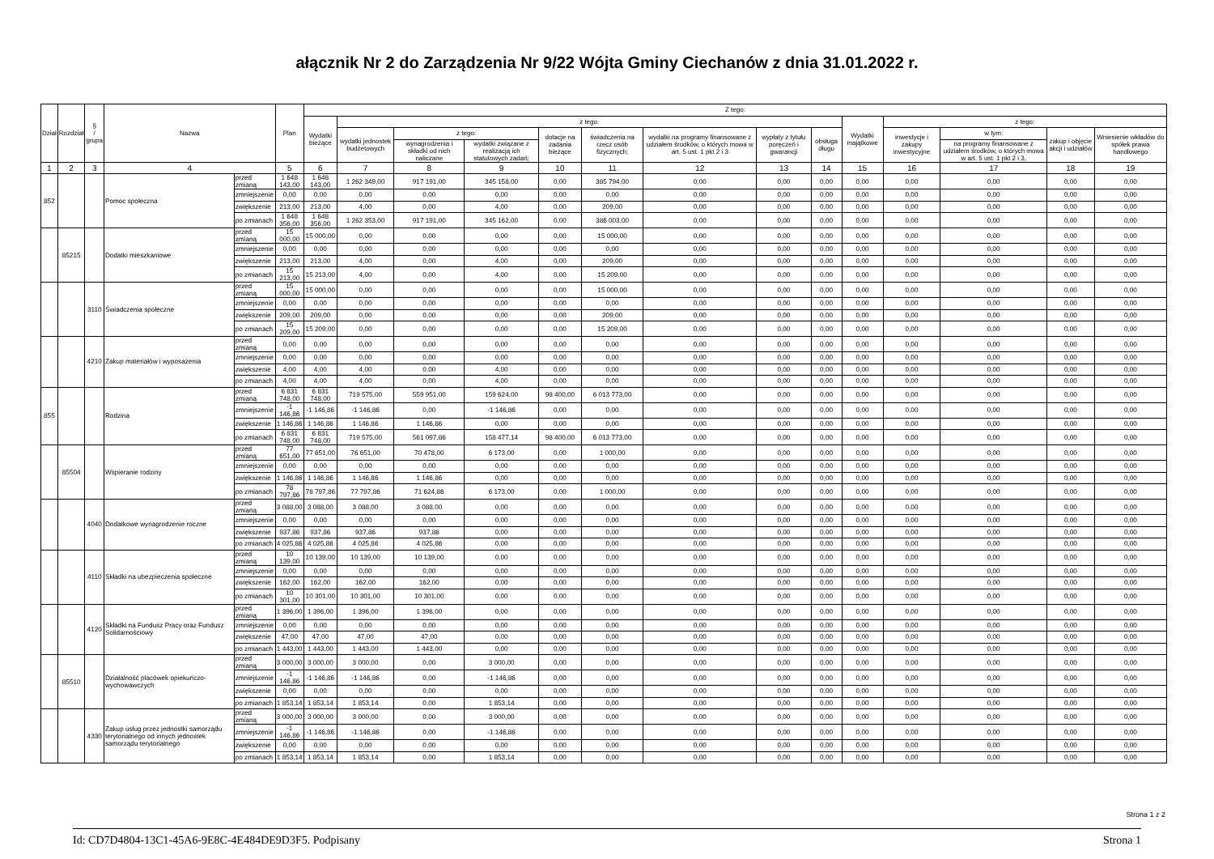ałącznik Nr 2 do Zarządzenia Nr 9/22 Wójta Gminy Ciechanów z dnia 31.01.2022 r.
| Dział | Rozdział | § / grupa | Nazwa | | Plan | Z tego: | | | | | | | | | | | | | |
| --- | --- | --- | --- | --- | --- | --- | --- | --- | --- | --- | --- | --- | --- | --- | --- | --- | --- | --- | --- |
| | | | | | | Wydatki bieżące | z tego: | | | | | | | | Wydatki majątkowe | z tego: | | | |
| | | | | | | | wydatki jednostek budżetowych | z tego: | | dotacje na zadania bieżące | świadczenia na rzecz osób fizycznych; | wydatki na programy finansowane z udziałem środków, o których mowa w art. 5 ust. 1 pkt 2 i 3 | wypłaty z tytułu poręczeń i gwarancji | obsługa długu | | inwestycje i zakupy inwestycyjne | w tym: | zakup i objęcie akcji i udziałów | Wniesienie wkładów do spółek prawa handlowego |
| | | | | | | | | wynagrodzenia i składki od nich naliczane | wydatki związane z realizacją ich statutowych zadań; | | | | | | | | na programy finansowane z udziałem środków, o których mowa w art. 5 ust. 1 pkt 2 i 3, | | |
| 1 | 2 | 3 | 4 | | 5 | 6 | 7 | 8 | 9 | 10 | 11 | 12 | 13 | 14 | 15 | 16 | 17 | 18 | 19 |
| 852 | | | Pomoc społeczna | przed zmianą | 1 648 143,00 | 1 648 143,00 | 1 262 349,00 | 917 191,00 | 345 158,00 | 0,00 | 385 794,00 | 0,00 | 0,00 | 0,00 | 0,00 | 0,00 | 0,00 | 0,00 | 0,00 |
| | | | | zmniejszenie | 0,00 | 0,00 | 0,00 | 0,00 | 0,00 | 0,00 | 0,00 | 0,00 | 0,00 | 0,00 | 0,00 | 0,00 | 0,00 | 0,00 | 0,00 |
| | | | | zwiększenie | 213,00 | 213,00 | 4,00 | 0,00 | 4,00 | 0,00 | 209,00 | 0,00 | 0,00 | 0,00 | 0,00 | 0,00 | 0,00 | 0,00 | 0,00 |
| | | | | po zmianach | 1 648 356,00 | 1 648 356,00 | 1 262 353,00 | 917 191,00 | 345 162,00 | 0,00 | 386 003,00 | 0,00 | 0,00 | 0,00 | 0,00 | 0,00 | 0,00 | 0,00 | 0,00 |
| | 85215 | | Dodatki mieszkaniowe | przed zmianą | 15 000,00 | 15 000,00 | 0,00 | 0,00 | 0,00 | 0,00 | 15 000,00 | 0,00 | 0,00 | 0,00 | 0,00 | 0,00 | 0,00 | 0,00 | 0,00 |
| | | | | zmniejszenie | 0,00 | 0,00 | 0,00 | 0,00 | 0,00 | 0,00 | 0,00 | 0,00 | 0,00 | 0,00 | 0,00 | 0,00 | 0,00 | 0,00 | 0,00 |
| | | | | zwiększenie | 213,00 | 213,00 | 4,00 | 0,00 | 4,00 | 0,00 | 209,00 | 0,00 | 0,00 | 0,00 | 0,00 | 0,00 | 0,00 | 0,00 | 0,00 |
| | | | | po zmianach | 15 213,00 | 15 213,00 | 4,00 | 0,00 | 4,00 | 0,00 | 15 209,00 | 0,00 | 0,00 | 0,00 | 0,00 | 0,00 | 0,00 | 0,00 | 0,00 |
| | | 3110 | Świadczenia społeczne | przed zmianą | 15 000,00 | 15 000,00 | 0,00 | 0,00 | 0,00 | 0,00 | 15 000,00 | 0,00 | 0,00 | 0,00 | 0,00 | 0,00 | 0,00 | 0,00 | 0,00 |
| | | | | zmniejszenie | 0,00 | 0,00 | 0,00 | 0,00 | 0,00 | 0,00 | 0,00 | 0,00 | 0,00 | 0,00 | 0,00 | 0,00 | 0,00 | 0,00 | 0,00 |
| | | | | zwiększenie | 209,00 | 209,00 | 0,00 | 0,00 | 0,00 | 0,00 | 209,00 | 0,00 | 0,00 | 0,00 | 0,00 | 0,00 | 0,00 | 0,00 | 0,00 |
| | | | | po zmianach | 15 209,00 | 15 209,00 | 0,00 | 0,00 | 0,00 | 0,00 | 15 209,00 | 0,00 | 0,00 | 0,00 | 0,00 | 0,00 | 0,00 | 0,00 | 0,00 |
| | | 4210 | Zakup materiałów i wyposażenia | przed zmianą | 0,00 | 0,00 | 0,00 | 0,00 | 0,00 | 0,00 | 0,00 | 0,00 | 0,00 | 0,00 | 0,00 | 0,00 | 0,00 | 0,00 | 0,00 |
| | | | | zmniejszenie | 0,00 | 0,00 | 0,00 | 0,00 | 0,00 | 0,00 | 0,00 | 0,00 | 0,00 | 0,00 | 0,00 | 0,00 | 0,00 | 0,00 | 0,00 |
| | | | | zwiększenie | 4,00 | 4,00 | 4,00 | 0,00 | 4,00 | 0,00 | 0,00 | 0,00 | 0,00 | 0,00 | 0,00 | 0,00 | 0,00 | 0,00 | 0,00 |
| | | | | po zmianach | 4,00 | 4,00 | 4,00 | 0,00 | 4,00 | 0,00 | 0,00 | 0,00 | 0,00 | 0,00 | 0,00 | 0,00 | 0,00 | 0,00 | 0,00 |
| 855 | | | Rodzina | przed zmianą | 6 831 748,00 | 6 831 748,00 | 719 575,00 | 559 951,00 | 159 624,00 | 98 400,00 | 6 013 773,00 | 0,00 | 0,00 | 0,00 | 0,00 | 0,00 | 0,00 | 0,00 | 0,00 |
| | | | | zmniejszenie | -1 146,86 | -1 146,86 | -1 146,86 | 0,00 | -1 146,86 | 0,00 | 0,00 | 0,00 | 0,00 | 0,00 | 0,00 | 0,00 | 0,00 | 0,00 | 0,00 |
| | | | | zwiększenie | 1 146,86 | 1 146,86 | 1 146,86 | 1 146,86 | 0,00 | 0,00 | 0,00 | 0,00 | 0,00 | 0,00 | 0,00 | 0,00 | 0,00 | 0,00 | 0,00 |
| | | | | po zmianach | 6 831 748,00 | 6 831 748,00 | 719 575,00 | 561 097,86 | 158 477,14 | 98 400,00 | 6 013 773,00 | 0,00 | 0,00 | 0,00 | 0,00 | 0,00 | 0,00 | 0,00 | 0,00 |
| | 85504 | | Wspieranie rodziny | przed zmianą | 77 651,00 | 77 651,00 | 76 651,00 | 70 478,00 | 6 173,00 | 0,00 | 1 000,00 | 0,00 | 0,00 | 0,00 | 0,00 | 0,00 | 0,00 | 0,00 | 0,00 |
| | | | | zmniejszenie | 0,00 | 0,00 | 0,00 | 0,00 | 0,00 | 0,00 | 0,00 | 0,00 | 0,00 | 0,00 | 0,00 | 0,00 | 0,00 | 0,00 | 0,00 |
| | | | | zwiększenie | 1 146,86 | 1 146,86 | 1 146,86 | 1 146,86 | 0,00 | 0,00 | 0,00 | 0,00 | 0,00 | 0,00 | 0,00 | 0,00 | 0,00 | 0,00 | 0,00 |
| | | | | po zmianach | 78 797,86 | 78 797,86 | 77 797,86 | 71 624,86 | 6 173,00 | 0,00 | 1 000,00 | 0,00 | 0,00 | 0,00 | 0,00 | 0,00 | 0,00 | 0,00 | 0,00 |
| | | 4040 | Dodatkowe wynagrodzenie roczne | przed zmianą | 3 088,00 | 3 088,00 | 3 088,00 | 3 088,00 | 0,00 | 0,00 | 0,00 | 0,00 | 0,00 | 0,00 | 0,00 | 0,00 | 0,00 | 0,00 | 0,00 |
| | | | | zmniejszenie | 0,00 | 0,00 | 0,00 | 0,00 | 0,00 | 0,00 | 0,00 | 0,00 | 0,00 | 0,00 | 0,00 | 0,00 | 0,00 | 0,00 | 0,00 |
| | | | | zwiększenie | 937,86 | 937,86 | 937,86 | 937,86 | 0,00 | 0,00 | 0,00 | 0,00 | 0,00 | 0,00 | 0,00 | 0,00 | 0,00 | 0,00 | 0,00 |
| | | | | po zmianach | 4 025,86 | 4 025,86 | 4 025,86 | 4 025,86 | 0,00 | 0,00 | 0,00 | 0,00 | 0,00 | 0,00 | 0,00 | 0,00 | 0,00 | 0,00 | 0,00 |
| | | 4110 | Składki na ubezpieczenia społeczne | przed zmianą | 10 139,00 | 10 139,00 | 10 139,00 | 10 139,00 | 0,00 | 0,00 | 0,00 | 0,00 | 0,00 | 0,00 | 0,00 | 0,00 | 0,00 | 0,00 | 0,00 |
| | | | | zmniejszenie | 0,00 | 0,00 | 0,00 | 0,00 | 0,00 | 0,00 | 0,00 | 0,00 | 0,00 | 0,00 | 0,00 | 0,00 | 0,00 | 0,00 | 0,00 |
| | | | | zwiększenie | 162,00 | 162,00 | 162,00 | 162,00 | 0,00 | 0,00 | 0,00 | 0,00 | 0,00 | 0,00 | 0,00 | 0,00 | 0,00 | 0,00 | 0,00 |
| | | | | po zmianach | 10 301,00 | 10 301,00 | 10 301,00 | 10 301,00 | 0,00 | 0,00 | 0,00 | 0,00 | 0,00 | 0,00 | 0,00 | 0,00 | 0,00 | 0,00 | 0,00 |
| | | 4120 | Składki na Fundusz Pracy oraz Fundusz Solidarnościowy | przed zmianą | 1 396,00 | 1 396,00 | 1 396,00 | 1 396,00 | 0,00 | 0,00 | 0,00 | 0,00 | 0,00 | 0,00 | 0,00 | 0,00 | 0,00 | 0,00 | 0,00 |
| | | | | zmniejszenie | 0,00 | 0,00 | 0,00 | 0,00 | 0,00 | 0,00 | 0,00 | 0,00 | 0,00 | 0,00 | 0,00 | 0,00 | 0,00 | 0,00 | 0,00 |
| | | | | zwiększenie | 47,00 | 47,00 | 47,00 | 47,00 | 0,00 | 0,00 | 0,00 | 0,00 | 0,00 | 0,00 | 0,00 | 0,00 | 0,00 | 0,00 | 0,00 |
| | | | | po zmianach | 1 443,00 | 1 443,00 | 1 443,00 | 1 443,00 | 0,00 | 0,00 | 0,00 | 0,00 | 0,00 | 0,00 | 0,00 | 0,00 | 0,00 | 0,00 | 0,00 |
| | 85510 | | Działalność placówek opiekuńczo-wychowawczych | przed zmianą | 3 000,00 | 3 000,00 | 3 000,00 | 0,00 | 3 000,00 | 0,00 | 0,00 | 0,00 | 0,00 | 0,00 | 0,00 | 0,00 | 0,00 | 0,00 | 0,00 |
| | | | | zmniejszenie | -1 146,86 | -1 146,86 | -1 146,86 | 0,00 | -1 146,86 | 0,00 | 0,00 | 0,00 | 0,00 | 0,00 | 0,00 | 0,00 | 0,00 | 0,00 | 0,00 |
| | | | | zwiększenie | 0,00 | 0,00 | 0,00 | 0,00 | 0,00 | 0,00 | 0,00 | 0,00 | 0,00 | 0,00 | 0,00 | 0,00 | 0,00 | 0,00 | 0,00 |
| | | | | po zmianach | 1 853,14 | 1 853,14 | 1 853,14 | 0,00 | 1 853,14 | 0,00 | 0,00 | 0,00 | 0,00 | 0,00 | 0,00 | 0,00 | 0,00 | 0,00 | 0,00 |
| | | 4330 | Zakup usług przez jednostki samorządu terytorialnego od innych jednostek samorządu terytorialnego | przed zmianą | 3 000,00 | 3 000,00 | 3 000,00 | 0,00 | 3 000,00 | 0,00 | 0,00 | 0,00 | 0,00 | 0,00 | 0,00 | 0,00 | 0,00 | 0,00 | 0,00 |
| | | | | zmniejszenie | -1 146,86 | -1 146,86 | -1 146,86 | 0,00 | -1 146,86 | 0,00 | 0,00 | 0,00 | 0,00 | 0,00 | 0,00 | 0,00 | 0,00 | 0,00 | 0,00 |
| | | | | zwiększenie | 0,00 | 0,00 | 0,00 | 0,00 | 0,00 | 0,00 | 0,00 | 0,00 | 0,00 | 0,00 | 0,00 | 0,00 | 0,00 | 0,00 | 0,00 |
| | | | | po zmianach | 1 853,14 | 1 853,14 | 1 853,14 | 0,00 | 1 853,14 | 0,00 | 0,00 | 0,00 | 0,00 | 0,00 | 0,00 | 0,00 | 0,00 | 0,00 | 0,00 |
Strona 1 z 2
Id: CD7D4804-13C1-45A6-9E8C-4E484DE9D3F5. Podpisany Strona 1